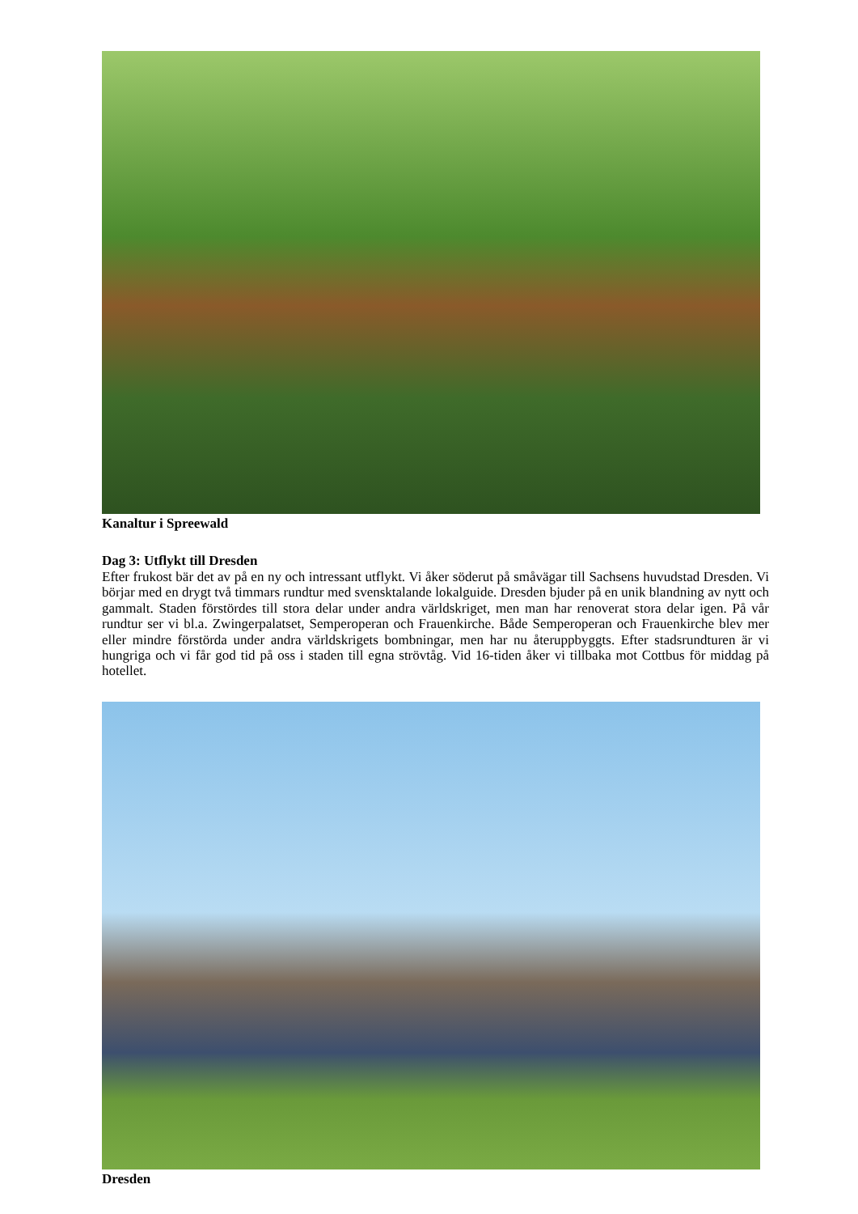Kanaltur i Spreewald
Dag 3: Utflykt till Dresden
Efter frukost bär det av på en ny och intressant utflykt. Vi åker söderut på småvägar till Sachsens huvudstad Dresden. Vi börjar med en drygt två timmars rundtur med svensktalande lokalguide. Dresden bjuder på en unik blandning av nytt och gammalt. Staden förstördes till stora delar under andra världskriget, men man har renoverat stora delar igen. På vår rundtur ser vi bl.a. Zwingerpalatset, Semperoperan och Frauenkirche. Både Semperoperan och Frauenkirche blev mer eller mindre förstörda under andra världskrigets bombningar, men har nu återuppbyggts. Efter stadsrundturen är vi hungriga och vi får god tid på oss i staden till egna strövtåg. Vid 16-tiden åker vi tillbaka mot Cottbus för middag på hotellet.
Dresden